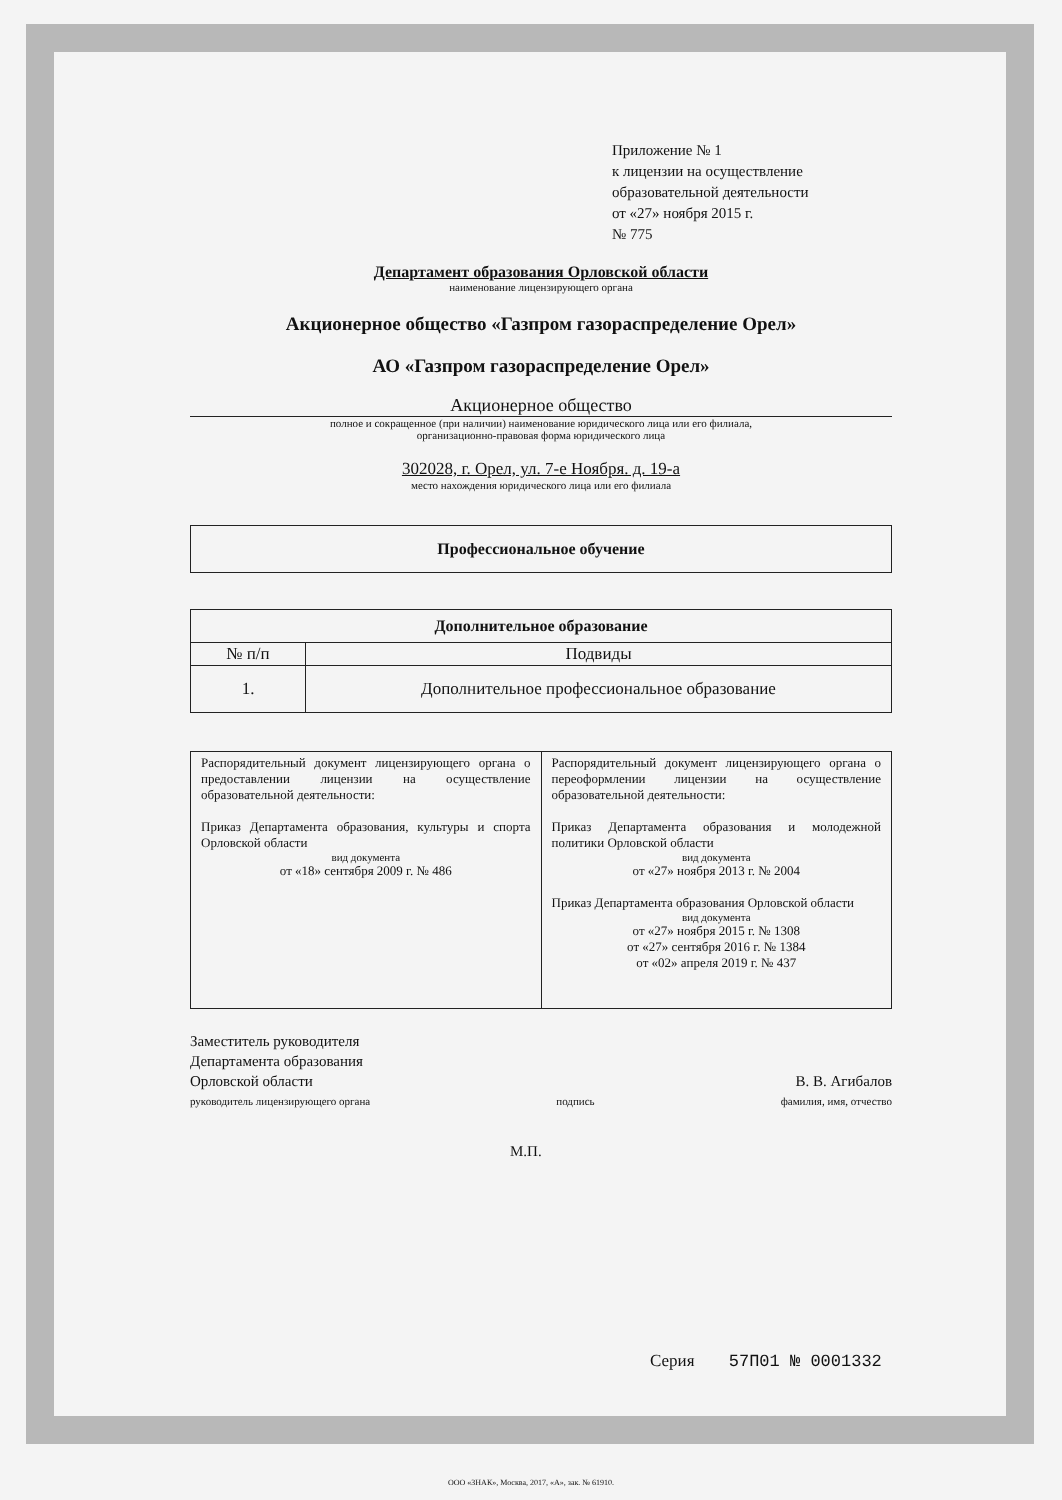Приложение № 1
к лицензии на осуществление
образовательной деятельности
от «27» ноября 2015 г.
№ 775
Департамент образования Орловской области
наименование лицензирующего органа
Акционерное общество «Газпром газораспределение Орел»
АО «Газпром газораспределение Орел»
Акционерное общество
полное и сокращенное (при наличии) наименование юридического лица или его филиала,
организационно-правовая форма юридического лица
302028, г. Орел, ул. 7-е Ноября. д. 19-а
место нахождения юридического лица или его филиала
| Профессиональное обучение |
| --- |
| Дополнительное образование | |
| --- | --- |
| № п/п | Подвиды |
| 1. | Дополнительное профессиональное образование |
| Распорядительный документ лицензирующего органа о предоставлении лицензии на осуществление образовательной деятельности: Приказ Департамента образования, культуры и спорта Орловской области вид документа от «18» сентября 2009 г. № 486 | Распорядительный документ лицензирующего органа о переоформлении лицензии на осуществление образовательной деятельности: Приказ Департамента образования и молодежной политики Орловской области вид документа от «27» ноября 2013 г. № 2004 Приказ Департамента образования Орловской области вид документа от «27» ноября 2015 г. № 1308 от «27» сентября 2016 г. № 1384 от «02» апреля 2019 г. № 437 |
Заместитель руководителя
Департамента образования
Орловской области В. В. Агибалов
руководитель лицензирующего органа подпись фамилия, имя, отчество
М.П.
Серия 57П01 № 0001332
ООО «ЗНАК», Москва, 2017, «А», зак. № 61910.